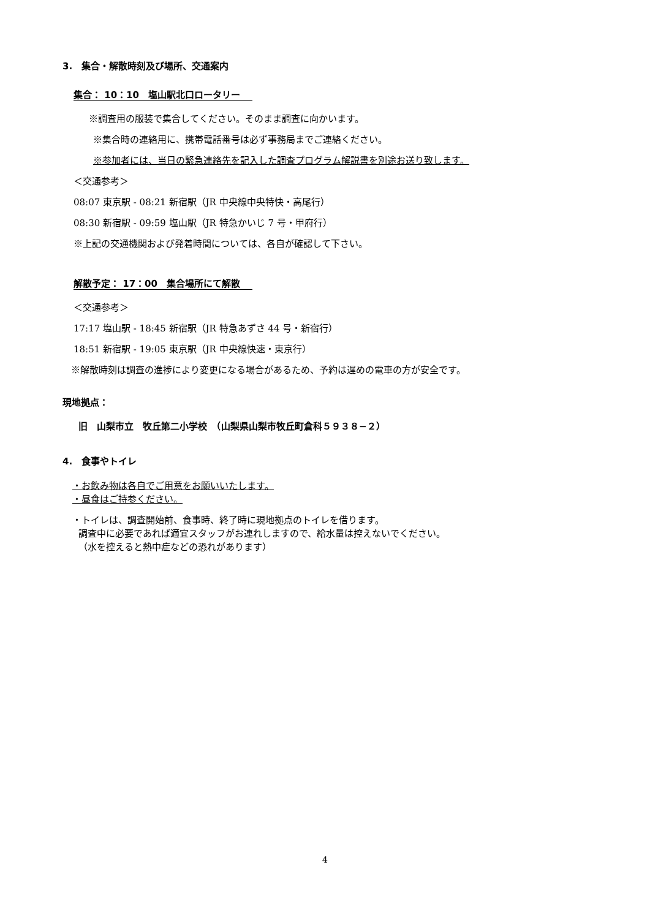3.　集合・解散時刻及び場所、交通案内
集合： 10：10　塩山駅北口ロータリー
※調査用の服装で集合してください。そのまま調査に向かいます。
※集合時の連絡用に、携帯電話番号は必ず事務局までご連絡ください。
※参加者には、当日の緊急連絡先を記入した調査プログラム解説書を別途お送り致します。
＜交通参考＞
08:07 東京駅 - 08:21 新宿駅（JR 中央線中央特快・高尾行）
08:30 新宿駅 - 09:59 塩山駅（JR 特急かいじ 7 号・甲府行）
※上記の交通機関および発着時間については、各自が確認して下さい。
解散予定： 17：00　集合場所にて解散
＜交通参考＞
17:17 塩山駅 - 18:45 新宿駅（JR 特急あずさ 44 号・新宿行）
18:51 新宿駅 - 19:05 東京駅（JR 中央線快速・東京行）
※解散時刻は調査の進捗により変更になる場合があるため、予約は遅めの電車の方が安全です。
現地拠点：
旧　山梨市立　牧丘第二小学校　（山梨県山梨市牧丘町倉科５９３８−２）
4.　食事やトイレ
・お飲み物は各自でご用意をお願いいたします。
・昼食はご持参ください。
・トイレは、調査開始前、食事時、終了時に現地拠点のトイレを借ります。
調査中に必要であれば適宜スタッフがお連れしますので、給水量は控えないでください。
（水を控えると熱中症などの恐れがあります）
4